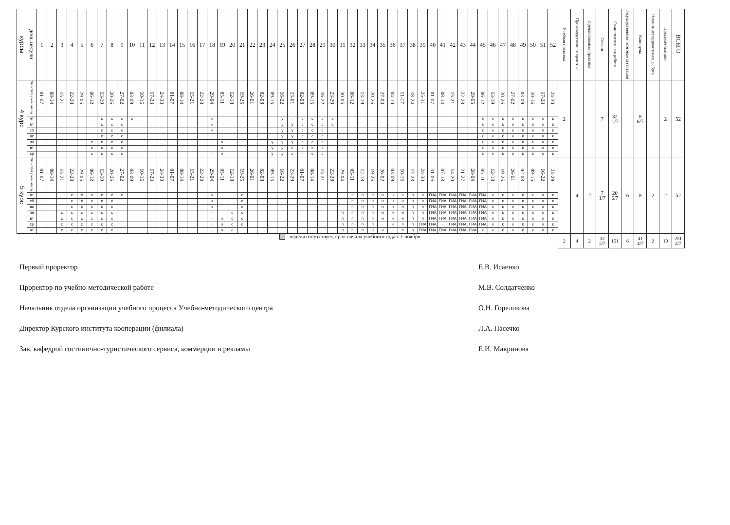| курсы | день недели | 1 | 2 | 3 | 4 | 5 | 6 | 7 | 8 | 9 | 10 | 11 | 12 | 13 | 14 | 15 | 16 | 17 | 18 | 19 | 20 | 21 | 22 | 23 | 24 | 25 | 26 | 27 | 28 | 29 | 30 | 31 | 32 | 33 | 34 | 35 | 36 | 37 | 38 | 39 | 40 | 41 | 42 | 43 | 44 | 45 | 46 | 47 | 48 | 49 | 50 | 51 | 52 | Учебная практика | Производственная практика | Преддипломная практика | Сессия | Самостоятельная работа | Государственная итоговая аттестация | Каникулы | Научно-исследовательск. работа | Праздничные дни | ВСЕГО |
| --- | --- | --- | --- | --- | --- | --- | --- | --- | --- | --- | --- | --- | --- | --- | --- | --- | --- | --- | --- | --- | --- | --- | --- | --- | --- | --- | --- | --- | --- | --- | --- | --- | --- | --- | --- | --- | --- | --- | --- | --- | --- | --- | --- | --- | --- | --- | --- | --- | --- | --- | --- | --- | --- | --- | --- | --- | --- | --- | --- | --- | --- | --- | --- |
| 4 курс | 2022-2023 учебный год | 01-07 | 08-14 | 15-21 | 22-28 | 29-05 | 06-12 | 13-19 | 20-26 | 27-02 | 03-09 | 10-16 | 17-23 | 24-30 | 01-07 | 08-14 | 15-21 | 22-28 | 29-04 | 05-11 | 12-18 | 19-25 | 26-01 | 02-08 | 09-15 | 16-22 | 23-01 | 02-08 | 09-15 | 16-22 | 23-29 | 30-05 | 06-12 | 13-19 | 20-26 | 27-03 | 04-10 | 11-17 | 18-24 | 25-31 | 01-07 | 08-14 | 15-21 | 22-28 | 29-05 | 06-12 | 13-19 | 20-26 | 27-02 | 03-09 | 10-16 | 17-23 | 24-30 | 2 | | | 7 | 32 1/7 | | 8 6/7 | | 2 | 52 |
| | чт | | | | | | | с | с | с | с | | | | | | | | к | · | | | | | | у | · | с | с | с | с | | | | | | | | | | | | | | | к | к | к | к | к | к | к | к | | | | | | | | | | |
| | пт | | | | | | | с | с | с | · | | | | | | | | к | · | | | | | | у | у | с | с | с | с | | | | | | | | | | | | | | | к | к | к | к | к | к | к | к | | | | | | | | | | |
| | сб | | | | | | | с | с | с | | | | | | | | | к | · | | | | | | у | у | с | с | с | | | | | | | | | | | | | | | | к | к | к | к | к | к | к | к | | | | | | | | | | |
| | вс | | | | | | | с | с | с | | | | | | | | | · | · | | | | | | у | у | с | с | с | | | | | | | | | | | | | | | | к | к | к | к | к | к | к | к | | | | | | | | | | |
| | пн | | | | | | с | с | с | с | | | | | | | | | · | к | | | | | у | у | у | с | с | с | | | | | | · | | | | | | · | | | | к | к | к | к | к | к | к | к | | | | | | | | | | |
| | вт | | | | | | с | с | с | с | | | | | | | | | · | к | | | | | у | у | с | с | с | с | | | | | | | · | | | | | | | | | к | к | к | к | к | к | к | к | | | | | | | | | | |
| | ср | | | | | | с | с | с | с | | | | | | | | | · | к | | | | | у | у | с | · | с | с | | | | | | | | | | | | | | | | к | к | к | к | к | к | к | к | | | | | | | | | | |
| 5 курс | 2023-2024 учебный год | 01-07 | 08-14 | 15-21 | 22-28 | 29-05 | 06-12 | 13-19 | 20-26 | 27-02 | 03-09 | 10-16 | 17-23 | 24-30 | 01-07 | 08-14 | 15-21 | 22-28 | 29-04 | 05-11 | 12-18 | 19-25 | 26-01 | 02-08 | 09-15 | 16-22 | 23-29 | 01-07 | 08-14 | 15-21 | 22-28 | 29-04 | 05-11 | 12-18 | 19-25 | 26-02 | 03-09 | 10-16 | 17-23 | 24-30 | 31-06 | 07-13 | 14-20 | 21-27 | 28-04 | 05-11 | 12-18 | 19-25 | 26-01 | 02-08 | 09-15 | 16-22 | 23-29 | | 4 | 2 | 7 1/7 | 20 6/7 | 6 | 8 | 2 | 2 | 52 |
| | пт | | | | с | с | с | с | с | с | | | | | | | | | к | · | | с | | | | | · | | · | | | | п | п | п | п | н | н | п | п | ГИА | ГИА | ГИА | ГИА | ГИА | ГИА | к | к | к | к | к | к | к | | | | | | | | | | |
| | сб | | | | с | с | с | с | с | | · | | | | | | | | к | · | | с | | | | | | | | | | | п | п | п | п | н | н | п | п | ГИА | ГИА | ГИА | ГИА | ГИА | ГИА | к | к | к | к | к | к | к | | | | | | | | | | |
| | вс | | | | с | с | с | с | с | | | | | | | | | | к | · | | с | | | | | | | | | | | п | п | п | п | н | н | п | п | ГИА | ГИА | ГИА | ГИА | ГИА | ГИА | к | к | к | к | к | к | к | | | | | | | | | | |
| | пн | | | с | с | с | с | с | с | | | | | | | | | | · | · | с | с | | | | | | | | | | п | п | п | п | н | н | н | п | п | ГИА | ГИА | ГИА | ГИА | ГИА | ГИА | к | к | к | к | к | к | к | | | | | | | | | | |
| | вт | | | с | с | с | с | с | с | | | | | | | | | | · | к | с | с | | | | | | | | | | п | п | п | п | н | н | н | п | п | ГИА | ГИА | ГИА | ГИА | ГИА | ГИА | к | к | к | к | к | к | к | | | | | | | | | | |
| | ср | | | с | с | с | с | с | с | | | | | | | | | | · | к | с | с | | | | | | | | | | п | п | п | п | · | н | п | п | ГИА | ГИА | · | ГИА | ГИА | ГИА | ГИА | к | к | к | к | к | к | к | | | | | | | | | | |
| | чт | | | с | с | с | с | с | с | | | | | | | | | | · | к | с | | | | | | | | | | | п | п | п | п | н | · | п | п | ГИА | ГИА | ГИА | ГИА | ГИА | ГИА | к | к | к | к | к | к | к | к | | | | | | | | | | |
| - неделя отсутствует, срок начала учебного года с 1 ноября. | | | | | | | | | | | | | | | | | | | | | | | | | | | | | | | | | | | | | | | | | | | | | | | | | | | | | | 2 | 4 | 2 | 32 5/7 | 151 | 6 | 41 4/7 | 2 | 10 | 251 2/7 |
Первый проректор Е.В. Исаенко
Проректор по учебно-методической работе М.В. Солдатченко
Начальник отдела организации учебного процесса Учебно-методического центра О.Н. Гореликова
Директор Курского института кооперации (филиала) Л.А. Пасечко
Зав. кафедрой гостинично-туристического сервиса, коммерции и рекламы Е.И. Макринова